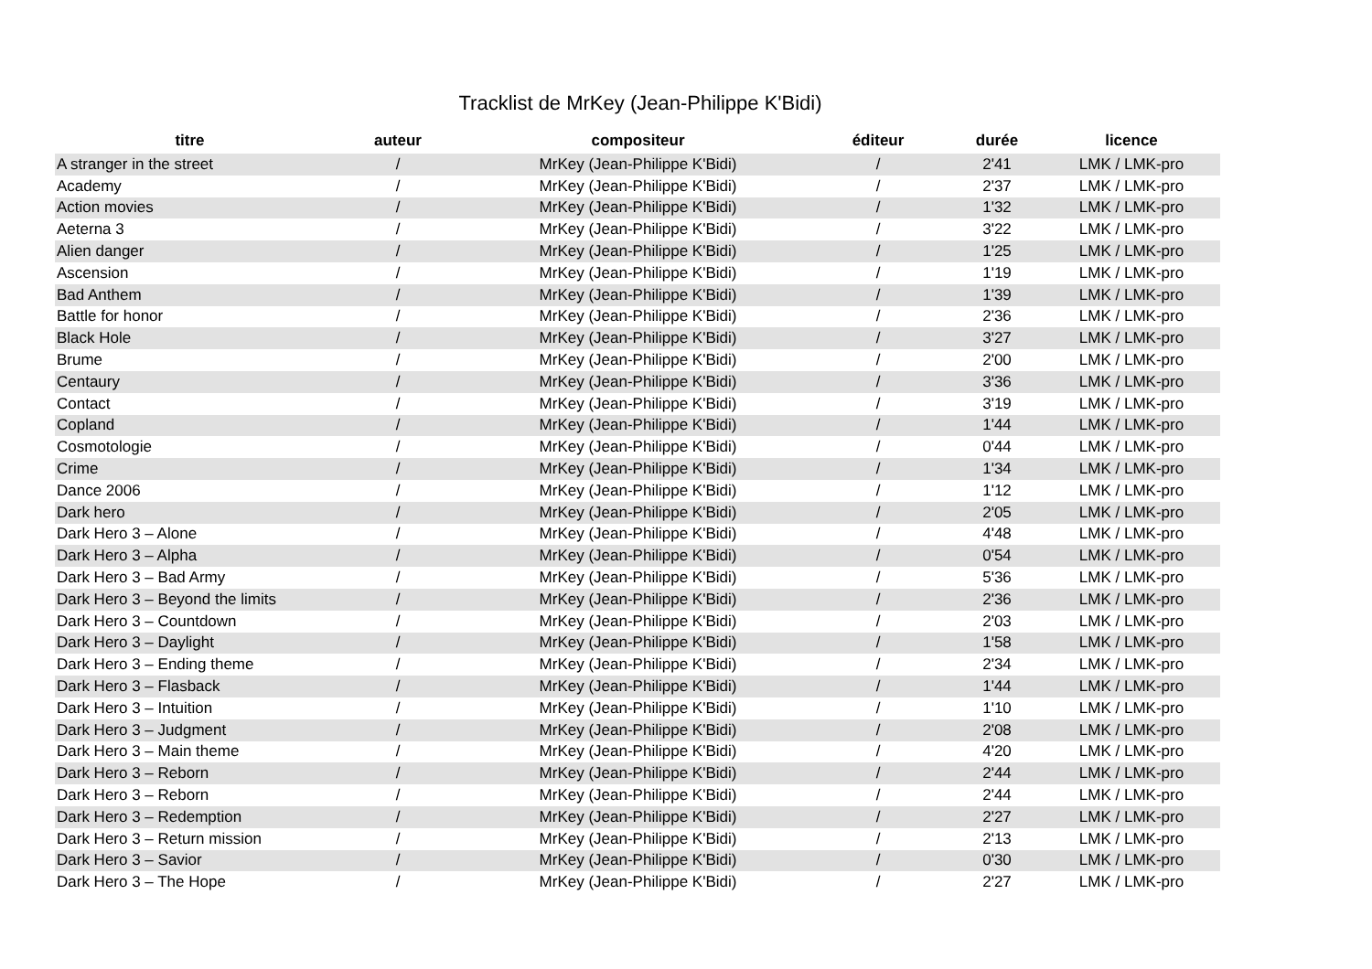Tracklist de MrKey (Jean-Philippe K'Bidi)
| titre | auteur | compositeur | éditeur | durée | licence |
| --- | --- | --- | --- | --- | --- |
| A stranger in the street | / | MrKey (Jean-Philippe K'Bidi) | / | 2'41 | LMK / LMK-pro |
| Academy | / | MrKey (Jean-Philippe K'Bidi) | / | 2'37 | LMK / LMK-pro |
| Action movies | / | MrKey (Jean-Philippe K'Bidi) | / | 1'32 | LMK / LMK-pro |
| Aeterna 3 | / | MrKey (Jean-Philippe K'Bidi) | / | 3'22 | LMK / LMK-pro |
| Alien danger | / | MrKey (Jean-Philippe K'Bidi) | / | 1'25 | LMK / LMK-pro |
| Ascension | / | MrKey (Jean-Philippe K'Bidi) | / | 1'19 | LMK / LMK-pro |
| Bad Anthem | / | MrKey (Jean-Philippe K'Bidi) | / | 1'39 | LMK / LMK-pro |
| Battle for honor | / | MrKey (Jean-Philippe K'Bidi) | / | 2'36 | LMK / LMK-pro |
| Black Hole | / | MrKey (Jean-Philippe K'Bidi) | / | 3'27 | LMK / LMK-pro |
| Brume | / | MrKey (Jean-Philippe K'Bidi) | / | 2'00 | LMK / LMK-pro |
| Centaury | / | MrKey (Jean-Philippe K'Bidi) | / | 3'36 | LMK / LMK-pro |
| Contact | / | MrKey (Jean-Philippe K'Bidi) | / | 3'19 | LMK / LMK-pro |
| Copland | / | MrKey (Jean-Philippe K'Bidi) | / | 1'44 | LMK / LMK-pro |
| Cosmotologie | / | MrKey (Jean-Philippe K'Bidi) | / | 0'44 | LMK / LMK-pro |
| Crime | / | MrKey (Jean-Philippe K'Bidi) | / | 1'34 | LMK / LMK-pro |
| Dance 2006 | / | MrKey (Jean-Philippe K'Bidi) | / | 1'12 | LMK / LMK-pro |
| Dark hero | / | MrKey (Jean-Philippe K'Bidi) | / | 2'05 | LMK / LMK-pro |
| Dark Hero 3 – Alone | / | MrKey (Jean-Philippe K'Bidi) | / | 4'48 | LMK / LMK-pro |
| Dark Hero 3 – Alpha | / | MrKey (Jean-Philippe K'Bidi) | / | 0'54 | LMK / LMK-pro |
| Dark Hero 3 – Bad Army | / | MrKey (Jean-Philippe K'Bidi) | / | 5'36 | LMK / LMK-pro |
| Dark Hero 3 – Beyond the limits | / | MrKey (Jean-Philippe K'Bidi) | / | 2'36 | LMK / LMK-pro |
| Dark Hero 3 – Countdown | / | MrKey (Jean-Philippe K'Bidi) | / | 2'03 | LMK / LMK-pro |
| Dark Hero 3 – Daylight | / | MrKey (Jean-Philippe K'Bidi) | / | 1'58 | LMK / LMK-pro |
| Dark Hero 3 – Ending theme | / | MrKey (Jean-Philippe K'Bidi) | / | 2'34 | LMK / LMK-pro |
| Dark Hero 3 – Flasback | / | MrKey (Jean-Philippe K'Bidi) | / | 1'44 | LMK / LMK-pro |
| Dark Hero 3 – Intuition | / | MrKey (Jean-Philippe K'Bidi) | / | 1'10 | LMK / LMK-pro |
| Dark Hero 3 – Judgment | / | MrKey (Jean-Philippe K'Bidi) | / | 2'08 | LMK / LMK-pro |
| Dark Hero 3 – Main theme | / | MrKey (Jean-Philippe K'Bidi) | / | 4'20 | LMK / LMK-pro |
| Dark Hero 3 – Reborn | / | MrKey (Jean-Philippe K'Bidi) | / | 2'44 | LMK / LMK-pro |
| Dark Hero 3 – Reborn | / | MrKey (Jean-Philippe K'Bidi) | / | 2'44 | LMK / LMK-pro |
| Dark Hero 3 – Redemption | / | MrKey (Jean-Philippe K'Bidi) | / | 2'27 | LMK / LMK-pro |
| Dark Hero 3 – Return mission | / | MrKey (Jean-Philippe K'Bidi) | / | 2'13 | LMK / LMK-pro |
| Dark Hero 3 – Savior | / | MrKey (Jean-Philippe K'Bidi) | / | 0'30 | LMK / LMK-pro |
| Dark Hero 3 – The Hope | / | MrKey (Jean-Philippe K'Bidi) | / | 2'27 | LMK / LMK-pro |